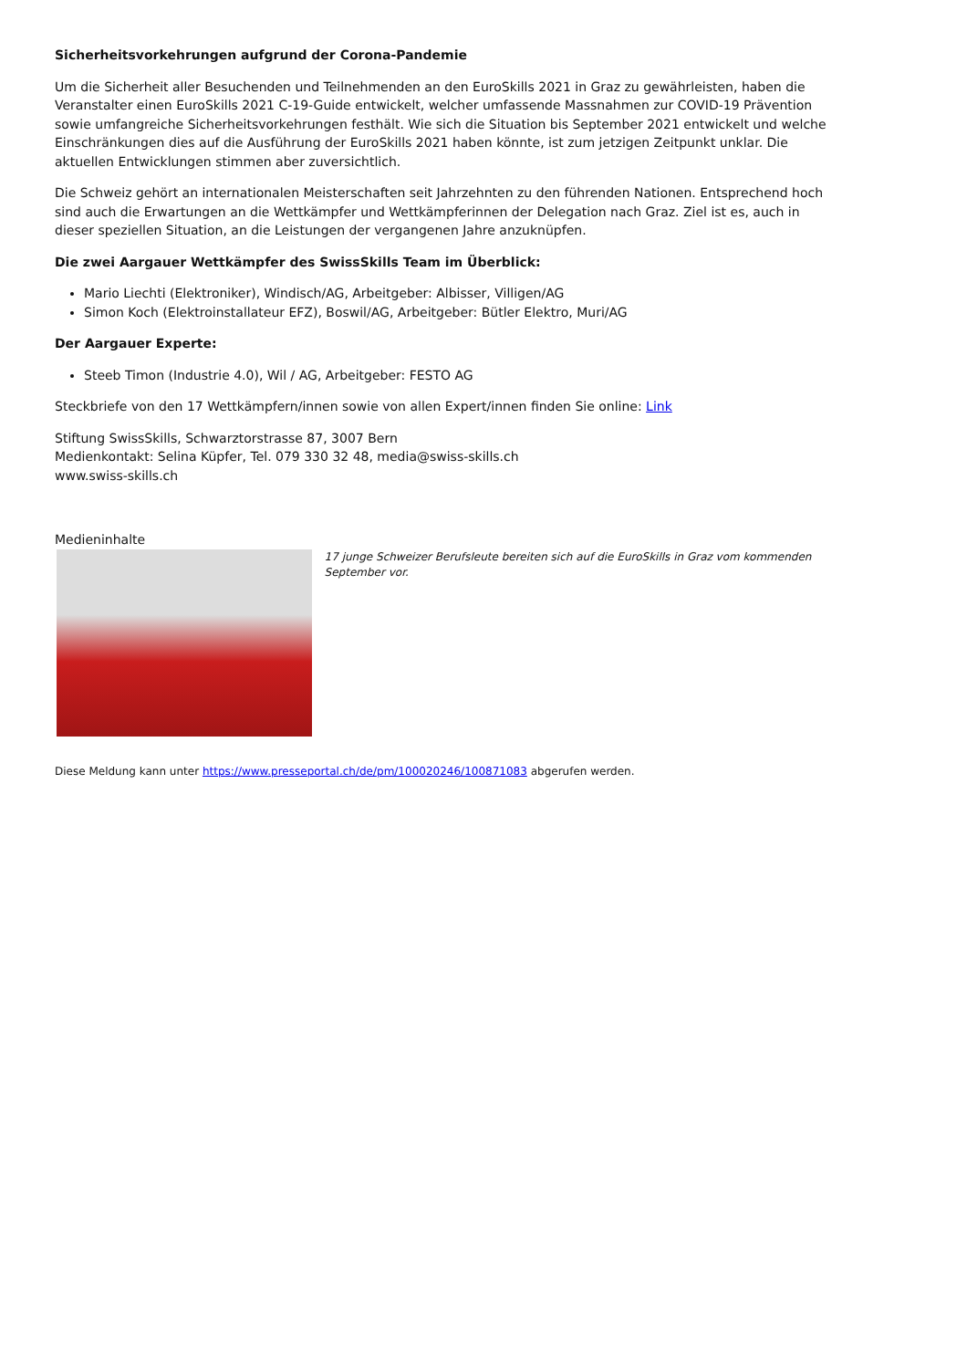Sicherheitsvorkehrungen aufgrund der Corona-Pandemie
Um die Sicherheit aller Besuchenden und Teilnehmenden an den EuroSkills 2021 in Graz zu gewährleisten, haben die Veranstalter einen EuroSkills 2021 C-19-Guide entwickelt, welcher umfassende Massnahmen zur COVID-19 Prävention sowie umfangreiche Sicherheitsvorkehrungen festhält. Wie sich die Situation bis September 2021 entwickelt und welche Einschränkungen dies auf die Ausführung der EuroSkills 2021 haben könnte, ist zum jetzigen Zeitpunkt unklar. Die aktuellen Entwicklungen stimmen aber zuversichtlich.
Die Schweiz gehört an internationalen Meisterschaften seit Jahrzehnten zu den führenden Nationen. Entsprechend hoch sind auch die Erwartungen an die Wettkämpfer und Wettkämpferinnen der Delegation nach Graz. Ziel ist es, auch in dieser speziellen Situation, an die Leistungen der vergangenen Jahre anzuknüpfen.
Die zwei Aargauer Wettkämpfer des SwissSkills Team im Überblick:
Mario Liechti (Elektroniker), Windisch/AG, Arbeitgeber: Albisser, Villigen/AG
Simon Koch (Elektroinstallateur EFZ), Boswil/AG, Arbeitgeber: Bütler Elektro, Muri/AG
Der Aargauer Experte:
Steeb Timon (Industrie 4.0), Wil / AG, Arbeitgeber: FESTO AG
Steckbriefe von den 17 Wettkämpfern/innen sowie von allen Expert/innen finden Sie online: Link
Stiftung SwissSkills, Schwarztorstrasse 87, 3007 Bern
Medienkontakt: Selina Küpfer, Tel. 079 330 32 48, media@swiss-skills.ch
www.swiss-skills.ch
Medieninhalte
17 junge Schweizer Berufsleute bereiten sich auf die EuroSkills in Graz vom kommenden September vor.
Diese Meldung kann unter https://www.presseportal.ch/de/pm/100020246/100871083 abgerufen werden.